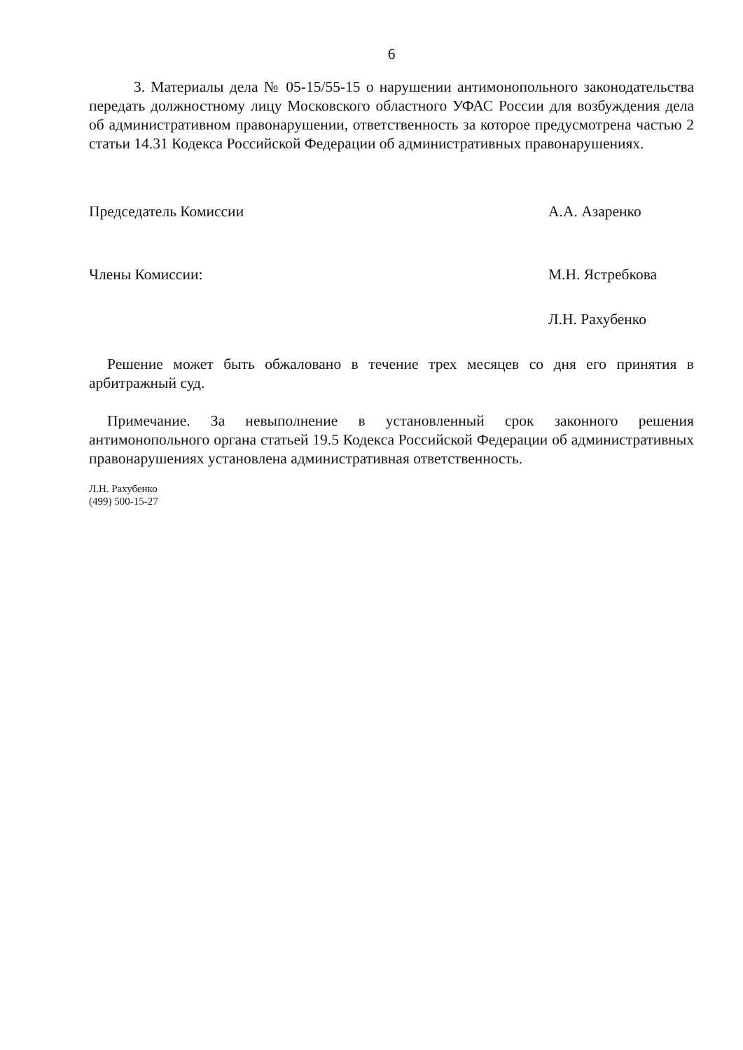6
3. Материалы дела № 05-15/55-15 о нарушении антимонопольного законодательства передать должностному лицу Московского областного УФАС России для возбуждения дела об административном правонарушении, ответственность за которое предусмотрена частью 2 статьи 14.31 Кодекса Российской Федерации об административных правонарушениях.
Председатель Комиссии А.А. Азаренко
Члены Комиссии: М.Н. Ястребкова
Л.Н. Рахубенко
Решение может быть обжаловано в течение трех месяцев со дня его принятия в арбитражный суд.
Примечание. За невыполнение в установленный срок законного решения антимонопольного органа статьей 19.5 Кодекса Российской Федерации об административных правонарушениях установлена административная ответственность.
Л.Н. Рахубенко
(499) 500-15-27